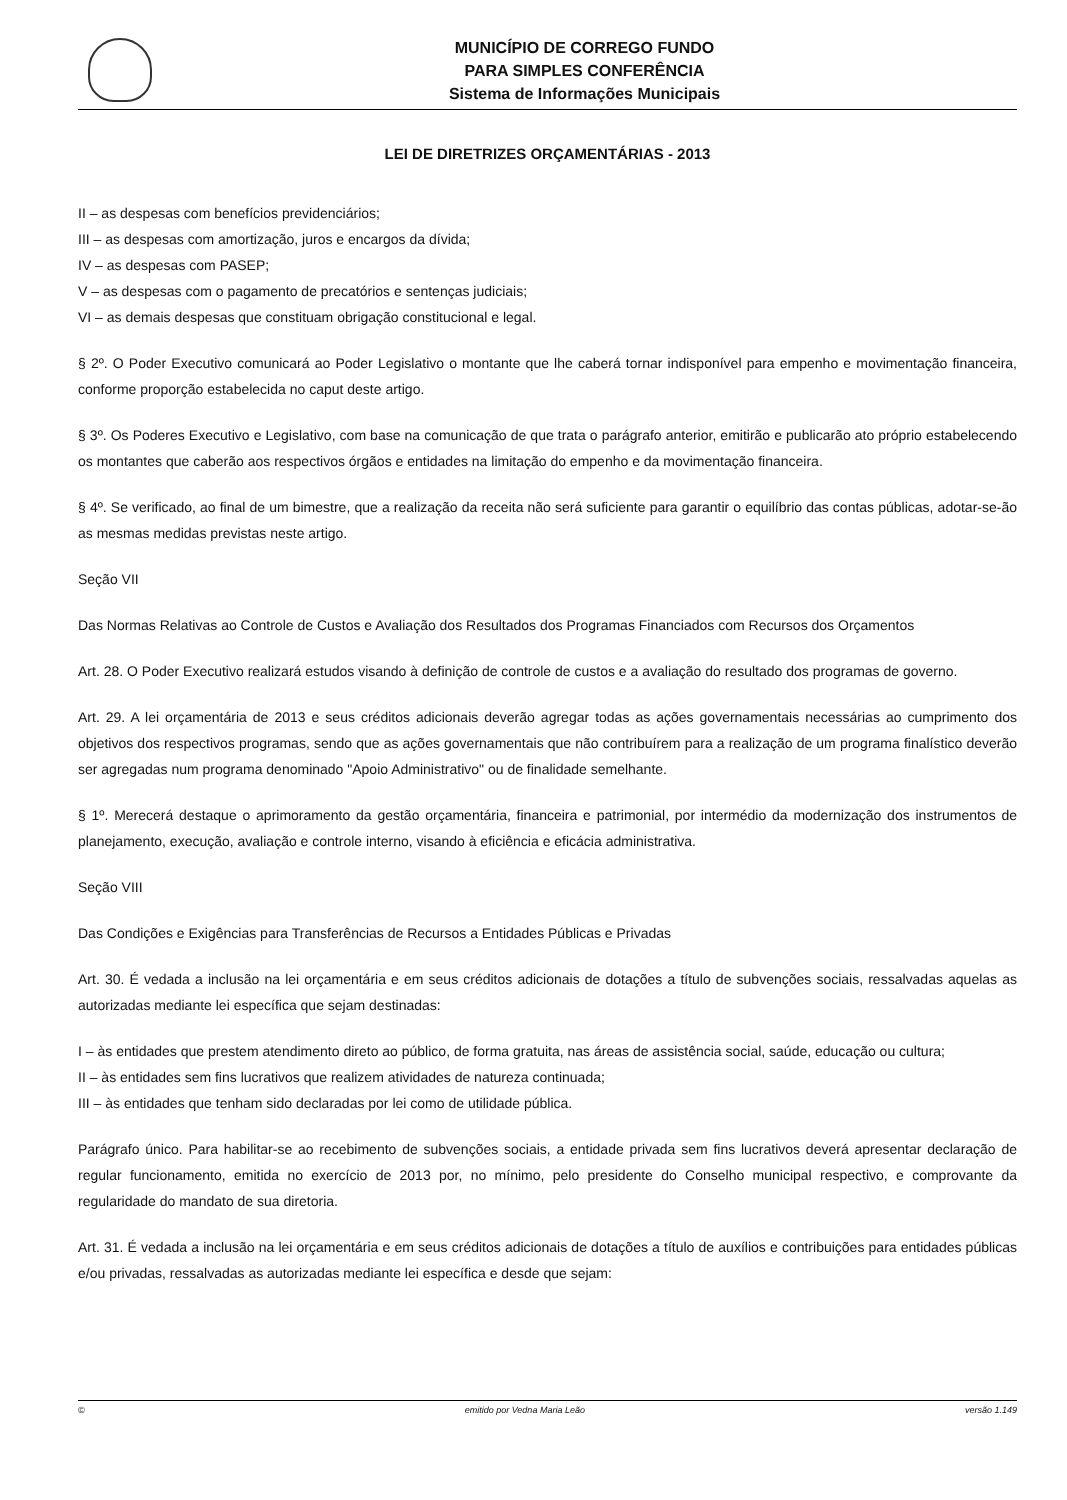MUNICÍPIO DE CORREGO FUNDO
PARA SIMPLES CONFERÊNCIA
Sistema de Informações Municipais
LEI DE DIRETRIZES ORÇAMENTÁRIAS - 2013
II – as despesas com benefícios previdenciários;
III – as despesas com amortização, juros e encargos da dívida;
IV – as despesas com PASEP;
V – as despesas com o pagamento de precatórios e sentenças judiciais;
VI – as demais despesas que constituam obrigação constitucional e legal.
§ 2º. O Poder Executivo comunicará ao Poder Legislativo o montante que lhe caberá tornar indisponível para empenho e movimentação financeira, conforme proporção estabelecida no caput deste artigo.
§ 3º. Os Poderes Executivo e Legislativo, com base na comunicação de que trata o parágrafo anterior, emitirão e publicarão ato próprio estabelecendo os montantes que caberão aos respectivos órgãos e entidades na limitação do empenho e da movimentação financeira.
§ 4º. Se verificado, ao final de um bimestre, que a realização da receita não será suficiente para garantir o equilíbrio das contas públicas, adotar-se-ão as mesmas medidas previstas neste artigo.
Seção VII
Das Normas Relativas ao Controle de Custos e Avaliação dos Resultados dos Programas Financiados com Recursos dos Orçamentos
Art. 28. O Poder Executivo realizará estudos visando à definição de controle de custos e a avaliação do resultado dos programas de governo.
Art. 29. A lei orçamentária de 2013 e seus créditos adicionais deverão agregar todas as ações governamentais necessárias ao cumprimento dos objetivos dos respectivos programas, sendo que as ações governamentais que não contribuírem para a realização de um programa finalístico deverão ser agregadas num programa denominado "Apoio Administrativo" ou de finalidade semelhante.
§ 1º. Merecerá destaque o aprimoramento da gestão orçamentária, financeira e patrimonial, por intermédio da modernização dos instrumentos de planejamento, execução, avaliação e controle interno, visando à eficiência e eficácia administrativa.
Seção VIII
Das Condições e Exigências para Transferências de Recursos a Entidades Públicas e Privadas
Art. 30. É vedada a inclusão na lei orçamentária e em seus créditos adicionais de dotações a título de subvenções sociais, ressalvadas aquelas as autorizadas mediante lei específica que sejam destinadas:
I – às entidades que prestem atendimento direto ao público, de forma gratuita, nas áreas de assistência social, saúde, educação ou cultura;
II – às entidades sem fins lucrativos que realizem atividades de natureza continuada;
III – às entidades que tenham sido declaradas por lei como de utilidade pública.
Parágrafo único. Para habilitar-se ao recebimento de subvenções sociais, a entidade privada sem fins lucrativos deverá apresentar declaração de regular funcionamento, emitida no exercício de 2013 por, no mínimo, pelo presidente do Conselho municipal respectivo, e comprovante da regularidade do mandato de sua diretoria.
Art. 31. É vedada a inclusão na lei orçamentária e em seus créditos adicionais de dotações a título de auxílios e contribuições para entidades públicas e/ou privadas, ressalvadas as autorizadas mediante lei específica e desde que sejam:
© emitido por Vedna Maria Leão versão 1.149